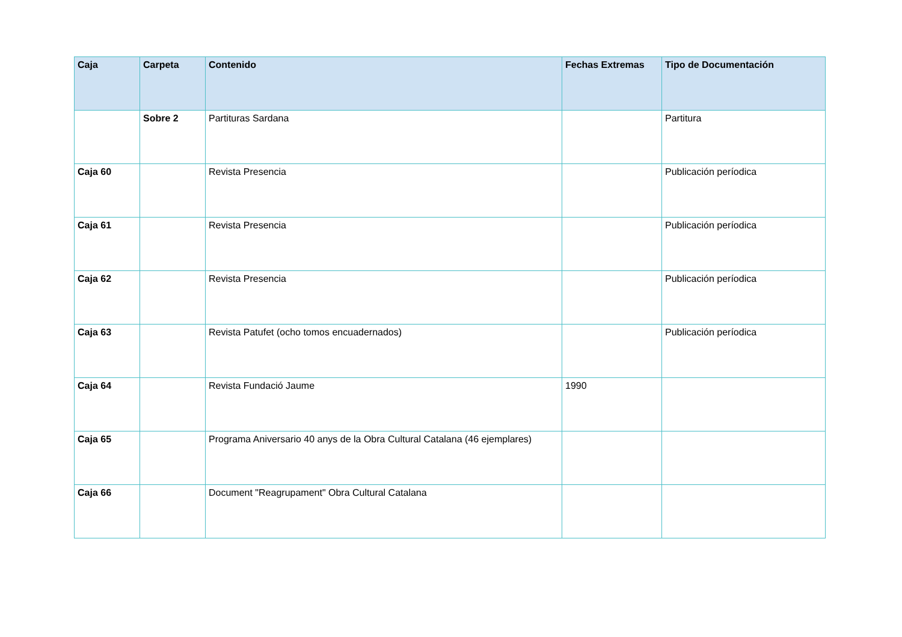| Caja | Carpeta | Contenido | Fechas Extremas | Tipo de Documentación |
| --- | --- | --- | --- | --- |
| | Sobre 2 | Partituras Sardana | | Partitura |
| Caja 60 | | Revista Presencia | | Publicación períodica |
| Caja 61 | | Revista Presencia | | Publicación períodica |
| Caja 62 | | Revista Presencia | | Publicación períodica |
| Caja 63 | | Revista Patufet (ocho tomos encuadernados) | | Publicación períodica |
| Caja 64 | | Revista Fundació Jaume | 1990 | |
| Caja 65 | | Programa Aniversario 40 anys de la Obra Cultural Catalana (46 ejemplares) | | |
| Caja 66 | | Document "Reagrupament" Obra Cultural Catalana | | |